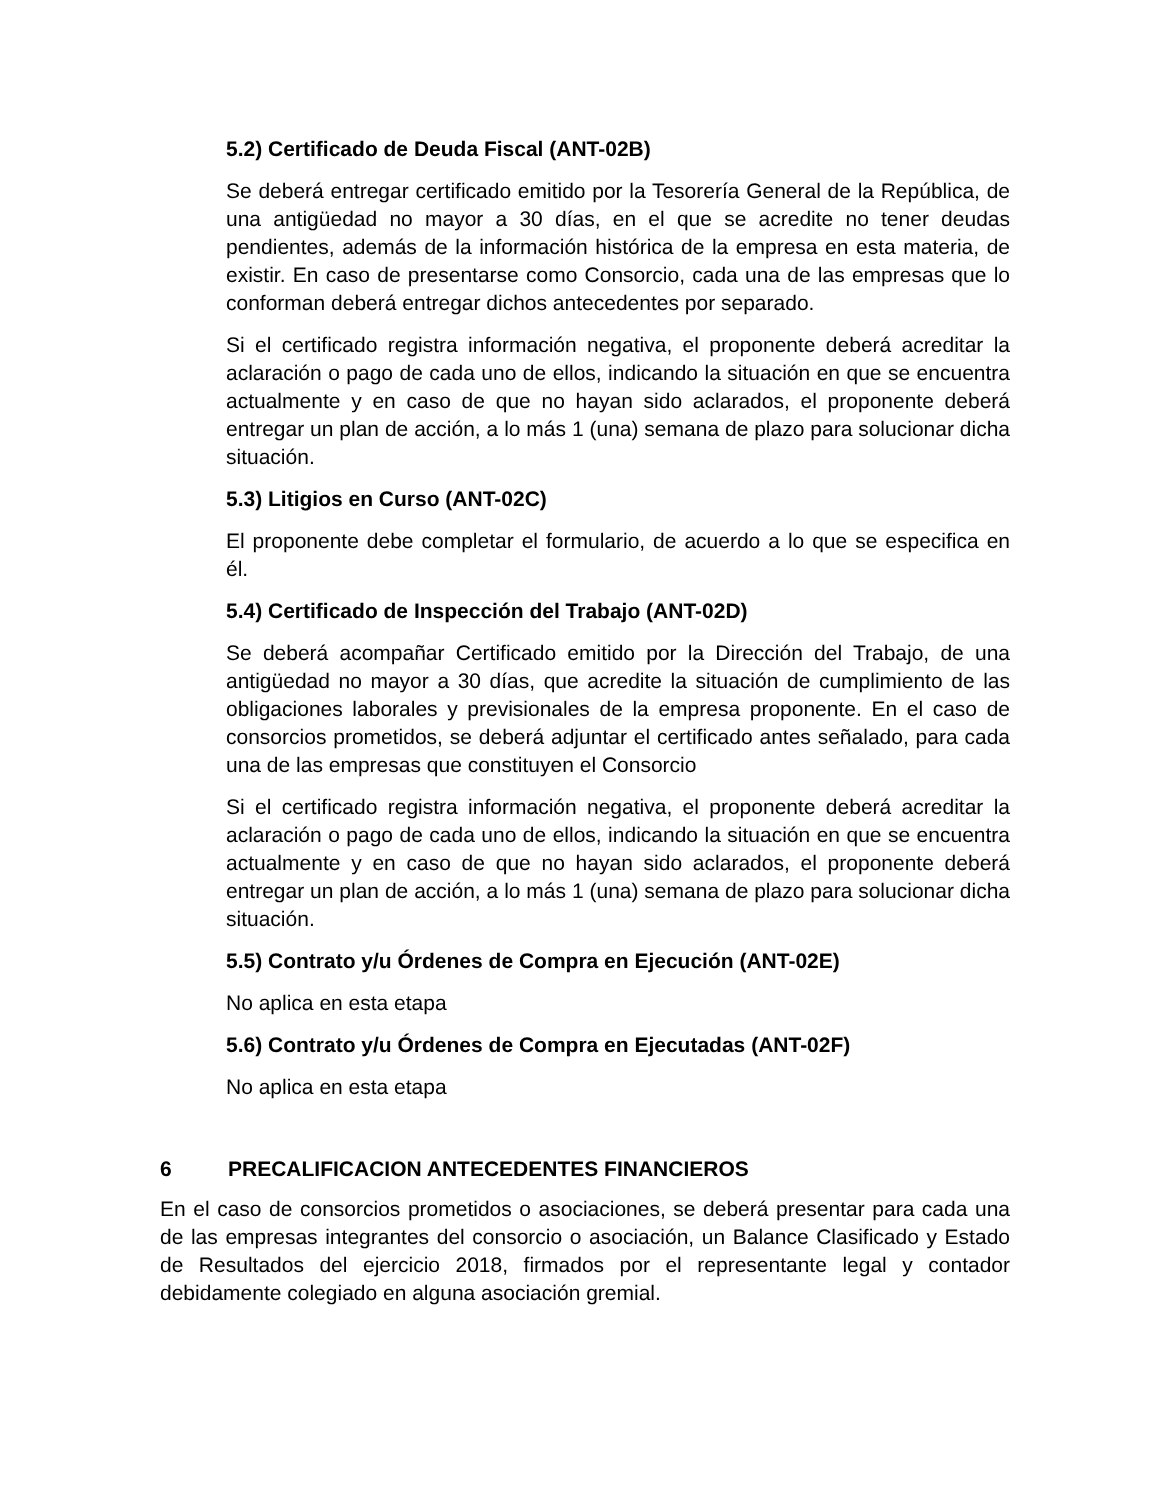5.2) Certificado de Deuda Fiscal (ANT-02B)
Se deberá entregar certificado emitido por la Tesorería General de la República, de una antigüedad no mayor a 30 días, en el que se acredite no tener deudas pendientes, además de la información histórica de la empresa en esta materia, de existir. En caso de presentarse como Consorcio, cada una de las empresas que lo conforman deberá entregar dichos antecedentes por separado.
Si el certificado registra información negativa, el proponente deberá acreditar la aclaración o pago de cada uno de ellos, indicando la situación en que se encuentra actualmente y en caso de que no hayan sido aclarados, el proponente deberá entregar un plan de acción, a lo más 1 (una) semana de plazo para solucionar dicha situación.
5.3) Litigios en Curso (ANT-02C)
El proponente debe completar el formulario, de acuerdo a lo que se especifica en él.
5.4) Certificado de Inspección del Trabajo (ANT-02D)
Se deberá acompañar Certificado emitido por la Dirección del Trabajo, de una antigüedad no mayor a 30 días, que acredite la situación de cumplimiento de las obligaciones laborales y previsionales de la empresa proponente. En el caso de consorcios prometidos, se deberá adjuntar el certificado antes señalado, para cada una de las empresas que constituyen el Consorcio
Si el certificado registra información negativa, el proponente deberá acreditar la aclaración o pago de cada uno de ellos, indicando la situación en que se encuentra actualmente y en caso de que no hayan sido aclarados, el proponente deberá entregar un plan de acción, a lo más 1 (una) semana de plazo para solucionar dicha situación.
5.5) Contrato y/u Órdenes de Compra en Ejecución (ANT-02E)
No aplica en esta etapa
5.6) Contrato y/u Órdenes de Compra en Ejecutadas (ANT-02F)
No aplica en esta etapa
6 PRECALIFICACION ANTECEDENTES FINANCIEROS
En el caso de consorcios prometidos o asociaciones, se deberá presentar para cada una de las empresas integrantes del consorcio o asociación, un Balance Clasificado y Estado de Resultados del ejercicio 2018, firmados por el representante legal y contador debidamente colegiado en alguna asociación gremial.